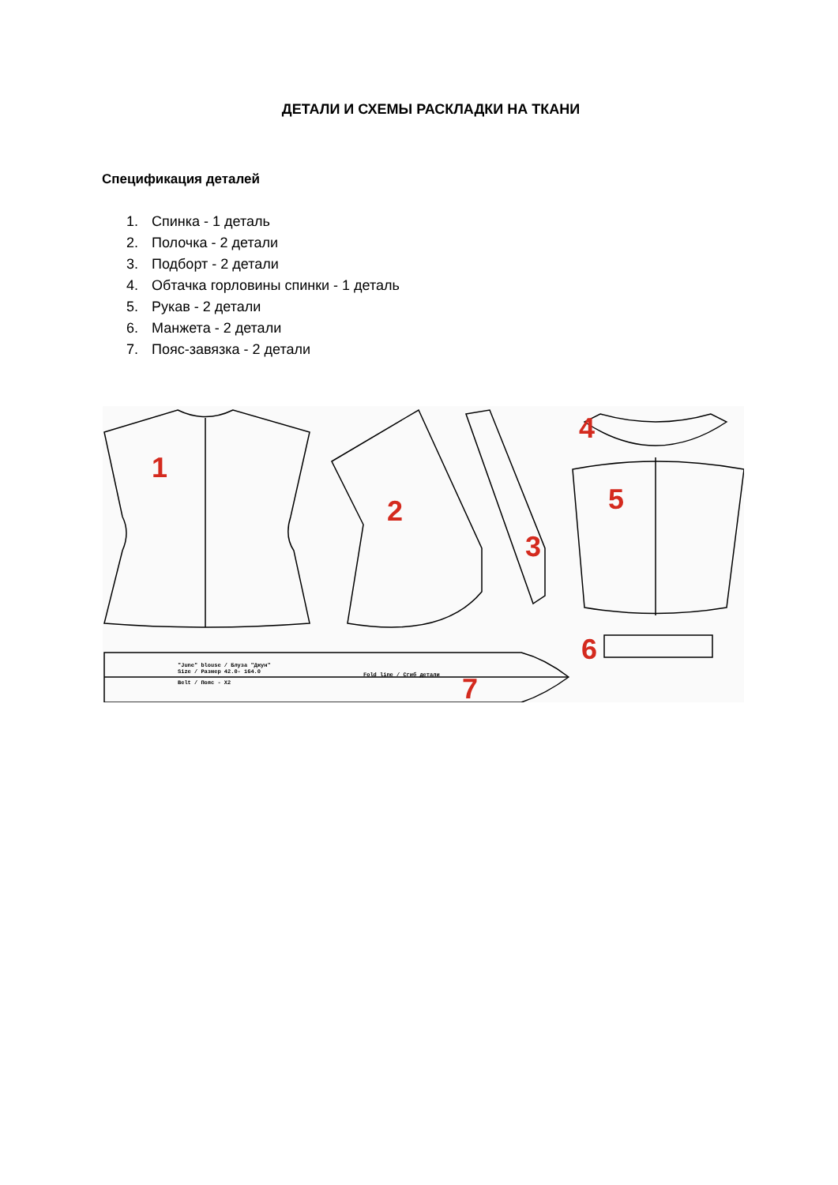ДЕТАЛИ И СХЕМЫ РАСКЛАДКИ НА ТКАНИ
Спецификация деталей
1. Спинка - 1 деталь
2. Полочка - 2 детали
3. Подборт - 2 детали
4. Обтачка горловины спинки - 1 деталь
5. Рукав - 2 детали
6. Манжета - 2 детали
7. Пояс-завязка - 2 детали
1
2
3
4
5
6
7
"June" blouse / Блуза "Джун"
Size / Размер 42.0- 164.0
Belt / Пояс - X2
Fold line / Сгиб детали